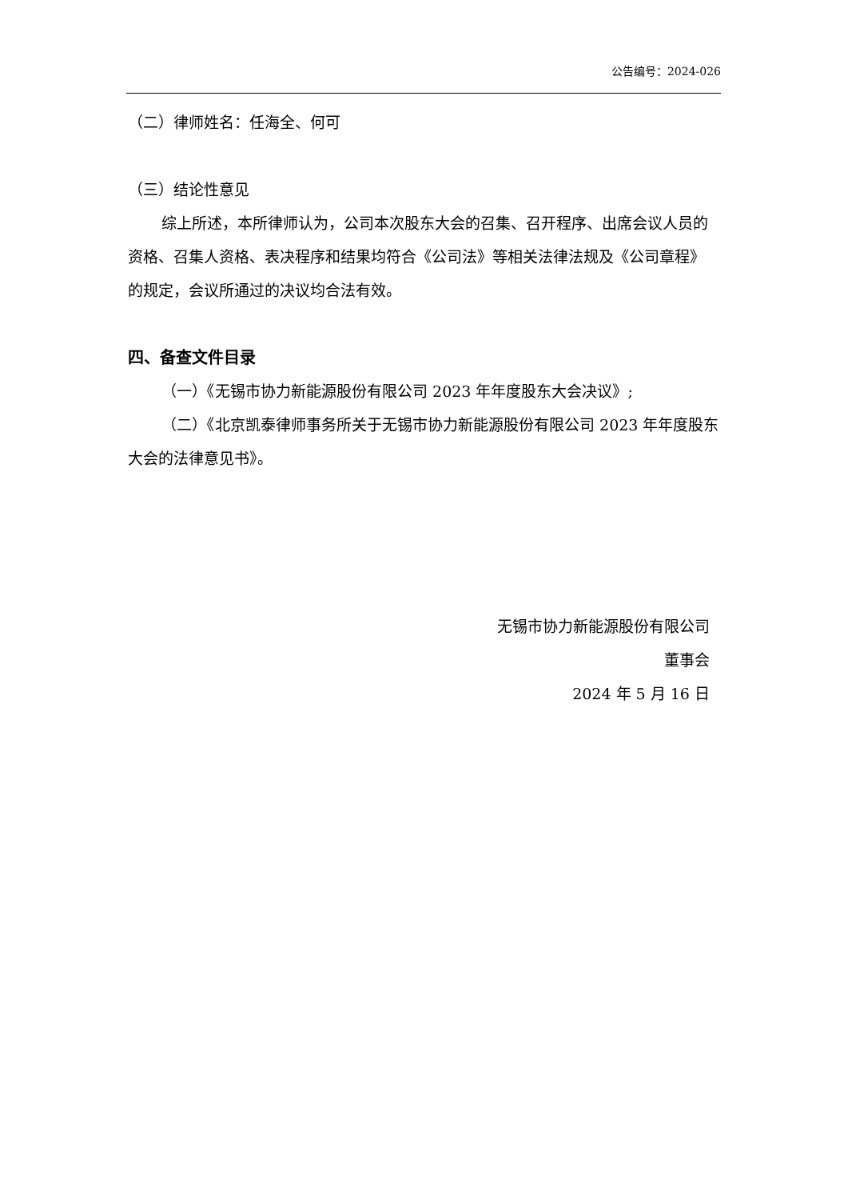公告编号：2024-026
（二）律师姓名：任海全、何可
（三）结论性意见
综上所述，本所律师认为，公司本次股东大会的召集、召开程序、出席会议人员的资格、召集人资格、表决程序和结果均符合《公司法》等相关法律法规及《公司章程》的规定，会议所通过的决议均合法有效。
四、备查文件目录
（一）《无锡市协力新能源股份有限公司 2023 年年度股东大会决议》;
（二）《北京凯泰律师事务所关于无锡市协力新能源股份有限公司 2023 年年度股东大会的法律意见书》。
无锡市协力新能源股份有限公司
董事会
2024 年 5 月 16 日